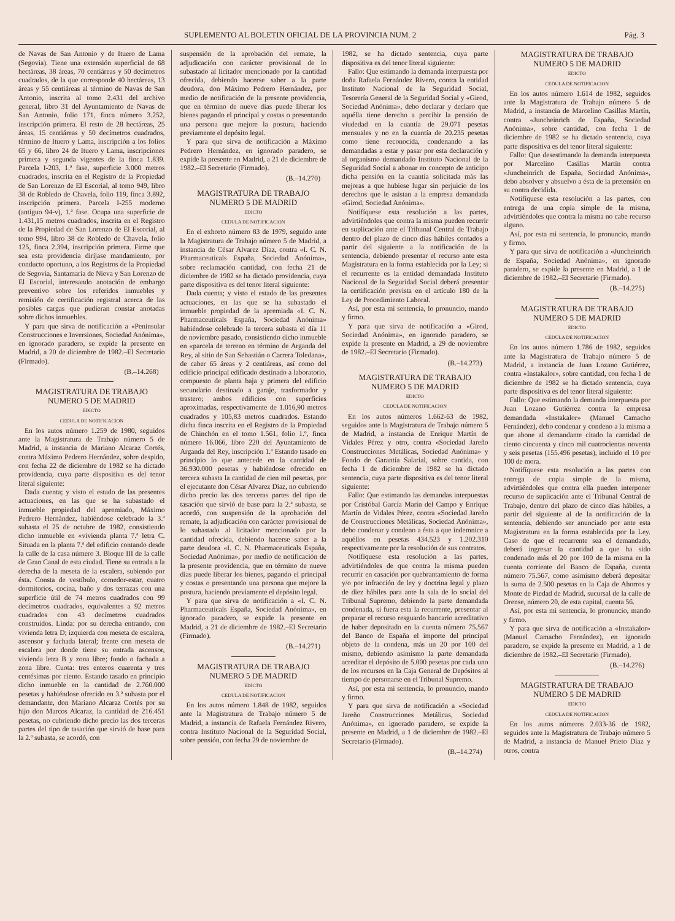SUPLEMENTO AL BOLETIN OFICIAL DE LA PROVINCIA NUM. 2 Pág. 3
de Navas de San Antonio y de Ituero de Lama (Segovia). Tiene una extensión superficial de 68 hectáreas, 38 áreas, 70 centiáreas y 50 decímetros cuadrados, de la que corresponde 40 hectáreas, 13 áreas y 55 centiáreas al término de Navas de San Antonio, inscrita al tomo 2.431 del archivo general, libro 31 del Ayuntamiento de Navas de San Antonio, folio 171, finca número 3.252, inscripción primera. El resto de 28 hectáreas, 25 áreas, 15 centiáreas y 50 decímetros cuadrados, término de Ituero y Lama, inscripción a los folios 65 y 66, libro 24 de Ituero y Lama, inscripciones primera y segunda vigentes de la finca 1.839. Parcela I-203, 1.ª fase, superficie 3.000 metros cuadrados, inscrita en el Registro de la Propiedad de San Lorenzo de El Escorial, al tomo 949, libro 38 de Robledo de Chavela, folio 119, finca 3.892, inscripción primera. Parcela I-255 moderno (antiguo 94-v), 1.ª fase. Ocupa una superficie de 1.431,15 metros cuadrados, inscrita en el Registro de la Propiedad de San Lorenzo de El Escorial, al tomo 994, libro 38 de Robledo de Chavela, folio 125, finca 2.394, inscripción primera. Firme que sea esta providencia diríjase mandamiento, por conducto oportuno, a los Registros de la Propiedad de Segovia, Santamaría de Nieva y San Lorenzo de El Escorial, interesando anotación de embargo preventivo sobre los referidos inmuebles y remisión de certificación registral acerca de las posibles cargas que pudieran constar anotadas sobre dichos inmuebles.
Y para que sirva de notificación a «Peninsular Construcciones e Inversiones, Sociedad Anónima», en ignorado paradero, se expide la presente en Madrid, a 20 de diciembre de 1982.–El Secretario (Firmado).
(B.–14.268)
MAGISTRATURA DE TRABAJO
NUMERO 5 DE MADRID
EDICTO
CEDULA DE NOTIFICACION
En los autos número 1.259 de 1980, seguidos ante la Magistratura de Trabajo número 5 de Madrid, a instancia de Mariano Alcaraz Cortés, contra Máximo Pedrero Hernández, sobre despido, con fecha 22 de diciembre de 1982 se ha dictado providencia, cuya parte dispositiva es del tenor literal siguiente:
Dada cuenta; y visto el estado de las presentes actuaciones, en las que se ha subastado el inmueble propiedad del apremiado, Máximo Pedrero Hernández, habiéndose celebrado la 3.ª subasta el 25 de octubre de 1982, consistiendo dicho inmueble en «vivienda planta 7.ª letra C. Situada en la planta 7.ª del edificio contando desde la calle de la casa número 3. Bloque III de la calle de Gran Canal de esta ciudad. Tiene su entrada a la derecha de la meseta de la escalera, subiendo por ésta. Consta de vestíbulo, comedor-estar, cuatro dormitorios, cocina, baño y dos terrazas con una superficie útil de 74 metros cuadrados con 99 decímetros cuadrados, equivalentes a 92 metros cuadrados con 43 decímetros cuadrados construidos. Linda: por su derecha entrando, con vivienda letra D; izquierda con meseta de escalera, ascensor y fachada lateral; frente con meseta de escalera por donde tiene su entrada ascensor, vivienda letra B y zona libre; fondo o fachada a zona libre. Cuota: tres enteros cuarenta y tres centésimas por ciento. Estando tasado en principio dicho inmueble en la cantidad de 2.760.000 pesetas y habiéndose ofrecido en 3.ª subasta por el demandante, don Mariano Alcaraz Cortés por su hijo don Marcos Alcaraz, la cantidad de 216.451 pesetas, no cubriendo dicho precio las dos terceras partes del tipo de tasación que sirvió de base para la 2.ª subasta, se acordó, con
suspensión de la aprobación del remate, la adjudicación con carácter provisional de lo subastado al licitador mencionado por la cantidad ofrecida, debiendo hacerse saber a la parte deudora, don Máximo Pedrero Hernández, por medio de notificación de la presente providencia, que en término de nueve días puede liberar los bienes pagando el principal y costas o presentando una persona que mejore la postura, haciendo previamente el depósito legal.
Y para que sirva de notificación a Máximo Pedrero Hernández, en ignorado paradero, se expide la presente en Madrid, a 21 de diciembre de 1982.–El Secretario (Firmado).
(B.–14.270)
MAGISTRATURA DE TRABAJO
NUMERO 5 DE MADRID
EDICTO
CEDULA DE NOTIFICACION
En el exhorto número 83 de 1979, seguido ante la Magistratura de Trabajo número 5 de Madrid, a instancia de César Alvarez Díaz, contra «I. C. N. Pharmaceuticals España, Sociedad Anónima», sobre reclamación cantidad, con fecha 21 de diciembre de 1982 se ha dictado providencia, cuya parte dispositiva es del tenor literal siguiente:
Dada cuenta; y visto el estado de las presentes actuaciones, en las que se ha subastado el inmueble propiedad de la apremiada «I. C. N. Pharmaceuticals España, Sociedad Anónima» habiéndose celebrado la tercera subasta el día 11 de noviembre pasado, consistiendo dicho inmueble en «parcela de terreno en término de Arganda del Rey, al sitio de San Sebastián o Carrera Toledana», de caber 65 áreas y 2 centiáreas, así como del edificio principal edificado destinado a laboratorio, compuesto de planta baja y primera del edificio secundario destinado a garaje, trasformador y trastero; ambos edificios con superficies aproximadas, respectivamente de 1.016,90 metros cuadrados y 105,83 metros cuadrados. Estando dicha finca inscrita en el Registro de la Propiedad de Chinchón en el tomo 1.561, folio 1.º, finca número 16.066, libro 220 del Ayuntamiento de Arganda del Rey, inscripción 1.ª Estando tasado en principio lo que antecede en la cantidad de 36.930.000 pesetas y habiéndose ofrecido en tercera subasta la cantidad de cien mil pesetas, por el ejecutante don César Alvarez Díaz, no cubriendo dicho precio las dos terceras partes del tipo de tasación que sirvió de base para la 2.ª subasta, se acordó, con suspensión de la aprobación del remate, la adjudicación con carácter provisional de lo subastado al licitador mencionado por la cantidad ofrecida, debiendo hacerse saber a la parte deudora «I. C. N. Pharmaceuticals España, Sociedad Anónima», por medio de notificación de la presente providencia, que en término de nueve días puede liberar los bienes, pagando el principal y costas o presentando una persona que mejore la postura, haciendo previamente el depósito legal.
Y para que sirva de notificación a «I. C. N. Pharmaceuticals España, Sociedad Anónima», en ignorado paradero, se expide la presente en Madrid, a 21 de diciembre de 1982.–El Secretario (Firmado).
(B.–14.271)
MAGISTRATURA DE TRABAJO
NUMERO 5 DE MADRID
EDICTO
CEDULA DE NOTIFICACION
En los autos número 1.848 de 1982, seguidos ante la Magistratura de Trabajo número 5 de Madrid, a instancia de Rafaela Fernández Rivero, contra Instituto Nacional de la Seguridad Social, sobre pensión, con fecha 29 de noviembre de
1982, se ha dictado sentencia, cuya parte dispositiva es del tenor literal siguiente:
Fallo: Que estimando la demanda interpuesta por doña Rafaela Fernández Rivero, contra la entidad Instituto Nacional de la Seguridad Social, Tesorería General de la Seguridad Social y «Girod, Sociedad Anónima», debo declarar y declaro que aquélla tiene derecho a percibir la pensión de viudedad en la cuantía de 29.071 pesetas mensuales y no en la cuantía de 20.235 pesetas como tiene reconocida, condenando a las demandadas a estar y pasar por esta declaración y al organismo demandado Instituto Nacional de la Seguridad Social a abonar en concepto de anticipo dicha pensión en la cuantía solicitada más las mejoras a que hubiese lugar sin perjuicio de los derechos que le asistan a la empresa demandada «Girod, Sociedad Anónima».
Notifíquese esta resolución a las partes, advirtiéndoles que contra la misma pueden recurrir en suplicación ante el Tribunal Central de Trabajo dentro del plazo de cinco días hábiles contados a partir del siguiente a la notificación de la sentencia, debiendo presentar el recurso ante esta Magistratura en la forma establecida por la Ley; si el recurrente es la entidad demandada Instituto Nacional de la Seguridad Social deberá presentar la certificación prevista en el artículo 180 de la Ley de Procedimiento Laboral.
Así, por esta mi sentencia, lo pronuncio, mando y firmo.
Y para que sirva de notificación a «Girod, Sociedad Anónima», en ignorado paradero, se expide la presente en Madrid, a 29 de noviembre de 1982.–El Secretario (Firmado).
(B.–14.273)
MAGISTRATURA DE TRABAJO
NUMERO 5 DE MADRID
EDICTO
CEDULA DE NOTIFICACION
En los autos números 1.662-63 de 1982, seguidos ante la Magistratura de Trabajo número 5 de Madrid, a instancia de Enrique Martín de Vidales Pérez y otro, contra «Sociedad Jareño Construcciones Metálicas, Sociedad Anónima» y Fondo de Garantía Salarial, sobre cantida, con fecha 1 de diciembre de 1982 se ha dictado sentencia, cuya parte dispositiva es del tenor literal siguiente:
Fallo: Que estimando las demandas interpuestas por Cristóbal García Marín del Campo y Enrique Martín de Vidales Pérez, contra «Sociedad Jareño de Construcciones Metálicas, Sociedad Anónima», debo condenar y condeno a ésta a que indemnice a aquéllos en pesetas 434.523 y 1.202.310 respectivamente por la resolución de sus contratos.
Notifíquese esta resolución a las partes, advirtiéndoles de que contra la misma pueden recurrir en casación por quebrantamiento de forma y/o por infracción de ley y doctrina legal y plazo de diez hábiles para ante la sala de lo social del Tribunal Supremo, debiendo la parte demandada condenada, si fuera esta la recurrente, presentar al preparar el recurso resguardo bancario acreditativo de haber depositado en la cuenta número 75.567 del Banco de España el importe del principal objeto de la condena, más un 20 por 100 del mismo, debiendo asimismo la parte demandada acreditar el depósito de 5.000 pesetas por cada uno de los recursos en la Caja General de Depósitos al tiempo de personarse en el Tribunal Supremo.
Así, por esta mi sentencia, lo pronuncio, mando y firmo.
Y para que sirva de notificación a «Sociedad Jareño Construcciones Metálicas, Sociedad Anónima», en ignorado paradero, se expide la presente en Madrid, a 1 de diciembre de 1982.–El Secretario (Firmado).
(B.–14.274)
MAGISTRATURA DE TRABAJO
NUMERO 5 DE MADRID
EDICTO
CEDULA DE NOTIFICACION
En los autos número 1.614 de 1982, seguidos ante la Magistratura de Trabajo número 5 de Madrid, a instancia de Marcelino Casillas Martín, contra «Juncheinrich de España, Sociedad Anónima», sobre cantidad, con fecha 1 de diciembre de 1982 se ha dictado sentencia, cuya parte dispositiva es del tenor literal siguiente:
Fallo: Que desestimando la demanda interpuesta por Marcelino Casillas Martín contra «Juncheinrich de España, Sociedad Anónima», debo absolver y absuelvo a ésta de la pretensión en su contra decidida.
Notifíquese esta resolución a las partes, con entrega de una copia simple de la misma, advirtiéndoles que contra la misma no cabe recurso alguno.
Así, por esta mi sentencia, lo pronuncio, mando y firmo.
Y para que sirva de notificación a «Juncheinrich de España, Sociedad Anónima», en ignorado paradero, se expide la presente en Madrid, a 1 de diciembre de 1982.–El Secretario (Firmado).
(B.–14.275)
MAGISTRATURA DE TRABAJO
NUMERO 5 DE MADRID
EDICTO
CEDULA DE NOTIFICACION
En los autos número 1.786 de 1982, seguidos ante la Magistratura de Trabajo número 5 de Madrid, a instancia de Juan Lozano Gutiérrez, contra «Instakalor», sobre cantidad, con fecha 1 de diciembre de 1982 se ha dictado sentencia, cuya parte dispositiva es del tenor literal siguiente:
Fallo: Que estimando la demanda interpuesta por Juan Lozano Gutiérrez contra la empresa demandada «Instakalor» (Manuel Camacho Fernández), debo condenar y condeno a la misma a que abone al demandante citado la cantidad de ciento cincuenta y cinco mil cuatrocientas noventa y seis pesetas (155.496 pesetas), incluido el 10 por 100 de mora.
Notifíquese esta resolución a las partes con entrega de copia simple de la misma, advirtiéndoles que contra ella pueden interponer recurso de suplicación ante el Tribunal Central de Trabajo, dentro del plazo de cinco días hábiles, a partir del siguiente al de la notificación de la sentencia, debiendo ser anunciado por ante esta Magistratura en la forma establecida por la Ley. Caso de que el recurrente sea el demandado, deberá ingresar la cantidad a que ha sido condenado más el 20 por 100 de la misma en la cuenta corriente del Banco de España, cuenta número 75.567, como asimismo deberá depositar la suma de 2.500 pesetas en la Caja de Ahorros y Monte de Piedad de Madrid, sucursal de la calle de Orense, número 20, de esta capital, cuenta 56.
Así, por esta mi sentencia, lo pronuncio, mando y firmo.
Y para que sirva de notificación a «Instakalor» (Manuel Camacho Fernández), en ignorado paradero, se expide la presente en Madrid, a 1 de diciembre de 1982.–El Secretario (Firmado).
(B.–14.276)
MAGISTRATURA DE TRABAJO
NUMERO 5 DE MADRID
EDICTO
CEDULA DE NOTIFICACION
En los autos números 2.033-36 de 1982, seguidos ante la Magistratura de Trabajo número 5 de Madrid, a instancia de Manuel Prieto Díaz y otros, contra